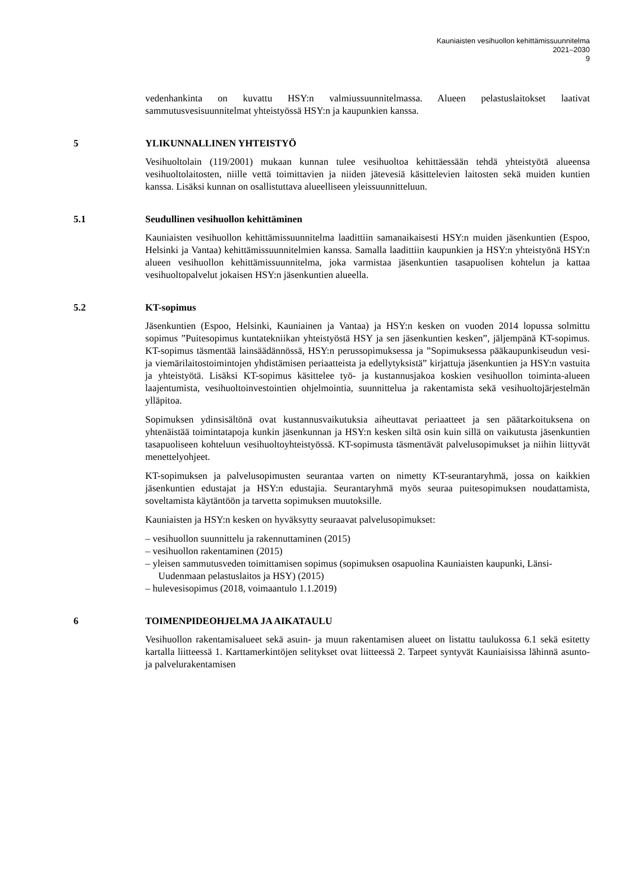Kauniaisten vesihuollon kehittämissuunnitelma
2021–2030
9
vedenhankinta on kuvattu HSY:n valmiussuunnitelmassa. Alueen pelastuslaitokset laativat sammutusvesisuunnitelmat yhteistyössä HSY:n ja kaupunkien kanssa.
5 YLIKUNNALLINEN YHTEISTYÖ
Vesihuoltolain (119/2001) mukaan kunnan tulee vesihuoltoa kehittäessään tehdä yhteistyötä alueensa vesihuoltolaitosten, niille vettä toimittavien ja niiden jätevesiä käsittelevien laitosten sekä muiden kuntien kanssa. Lisäksi kunnan on osallistuttava alueelliseen yleissuunnitteluun.
5.1 Seudullinen vesihuollon kehittäminen
Kauniaisten vesihuollon kehittämissuunnitelma laadittiin samanaikaisesti HSY:n muiden jäsenkuntien (Espoo, Helsinki ja Vantaa) kehittämissuunnitelmien kanssa. Samalla laadittiin kaupunkien ja HSY:n yhteistyönä HSY:n alueen vesihuollon kehittämissuunnitelma, joka varmistaa jäsenkuntien tasapuolisen kohtelun ja kattaa vesihuoltopalvelut jokaisen HSY:n jäsenkuntien alueella.
5.2 KT-sopimus
Jäsenkuntien (Espoo, Helsinki, Kauniainen ja Vantaa) ja HSY:n kesken on vuoden 2014 lopussa solmittu sopimus ”Puitesopimus kuntatekniikan yhteistyöstä HSY ja sen jäsenkuntien kesken”, jäljempänä KT-sopimus. KT-sopimus täsmentää lainsäädännössä, HSY:n perussopimuksessa ja ”Sopimuksessa pääkaupunkiseudun vesi- ja viemärilaitostoimintojen yhdistämisen periaatteista ja edellytyksistä” kirjattuja jäsenkuntien ja HSY:n vastuita ja yhteistyötä. Lisäksi KT-sopimus käsittelee työ- ja kustannusjakoa koskien vesihuollon toiminta-alueen laajentumista, vesihuoltoinvestointien ohjelmointia, suunnittelua ja rakentamista sekä vesihuoltojärjestelmän ylläpitoa.
Sopimuksen ydinsisältönä ovat kustannusvaikutuksia aiheuttavat periaatteet ja sen päätarkoituksena on yhtenäistää toimintatapoja kunkin jäsenkunnan ja HSY:n kesken siltä osin kuin sillä on vaikutusta jäsenkuntien tasapuoliseen kohteluun vesihuoltoyhteistyössä. KT-sopimusta täsmentävät palvelusopimukset ja niihin liittyvät menettelyohjeet.
KT-sopimuksen ja palvelusopimusten seurantaa varten on nimetty KT-seurantaryhmä, jossa on kaikkien jäsenkuntien edustajat ja HSY:n edustajia. Seurantaryhmä myös seuraa puitesopimuksen noudattamista, soveltamista käytäntöön ja tarvetta sopimuksen muutoksille.
Kauniaisten ja HSY:n kesken on hyväksytty seuraavat palvelusopimukset:
– vesihuollon suunnittelu ja rakennuttaminen (2015)
– vesihuollon rakentaminen (2015)
– yleisen sammutusveden toimittamisen sopimus (sopimuksen osapuolina Kauniaisten kaupunki, Länsi-Uudenmaan pelastuslaitos ja HSY) (2015)
– hulevesisopimus (2018, voimaantulo 1.1.2019)
6 TOIMENPIDEOHJELMA JA AIKATAULU
Vesihuollon rakentamisalueet sekä asuin- ja muun rakentamisen alueet on listattu taulukossa 6.1 sekä esitetty kartalla liitteessä 1. Karttamerkintöjen selitykset ovat liitteessä 2. Tarpeet syntyvät Kauniaisissa lähinnä asunto- ja palvelurakentamisen